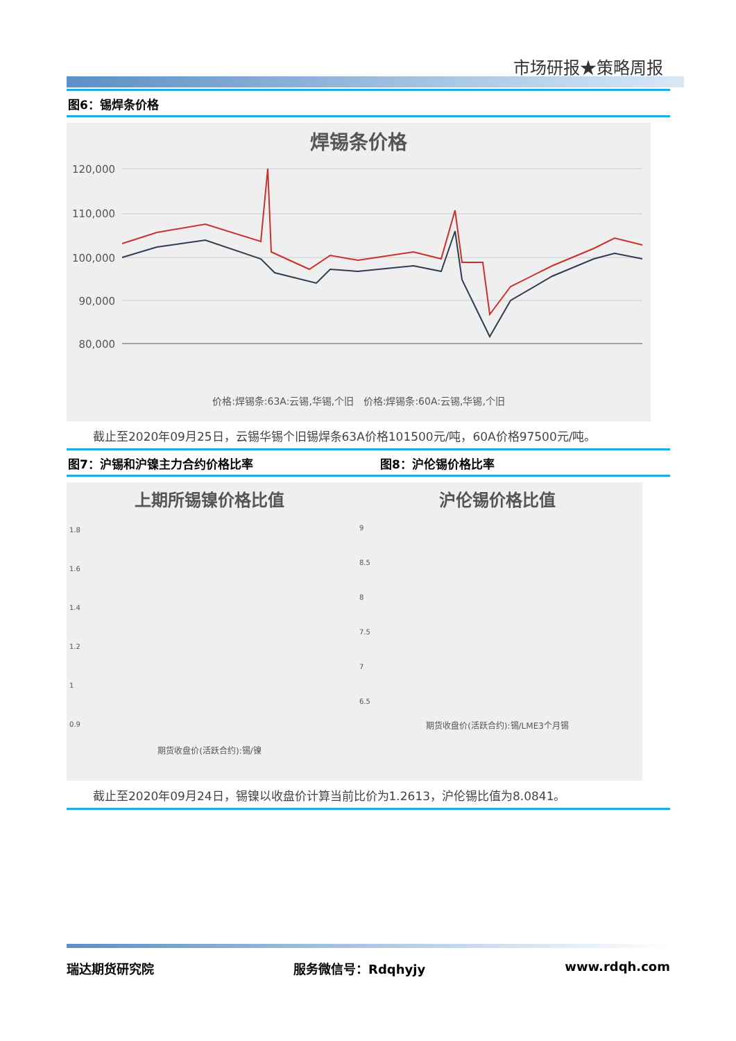市场研报★策略周报
图6：锡焊条价格
焊锡条价格
120,000
110,000
100,000
90,000
80,000
价格:焊锡条:63A:云锡,华锡,个旧 价格:焊锡条:60A:云锡,华锡,个旧
截止至2020年09月25日，云锡华锡个旧锡焊条63A价格101500元/吨，60A价格97500元/吨。
图7：沪锡和沪镍主力合约价格比率 图8：沪伦锡价格比率
上期所锡镍价格比值
1.8
1.6
1.4
1.2
1
0.9
期货收盘价(活跃合约):锡/镍
沪伦锡价格比值
9
8.5
8
7.5
7
6.5
期货收盘价(活跃合约):锡/LME3个月锡
截止至2020年09月24日，锡镍以收盘价计算当前比价为1.2613，沪伦锡比值为8.0841。
瑞达期货研究院 服务微信号：Rdqhyjy www.rdqh.com